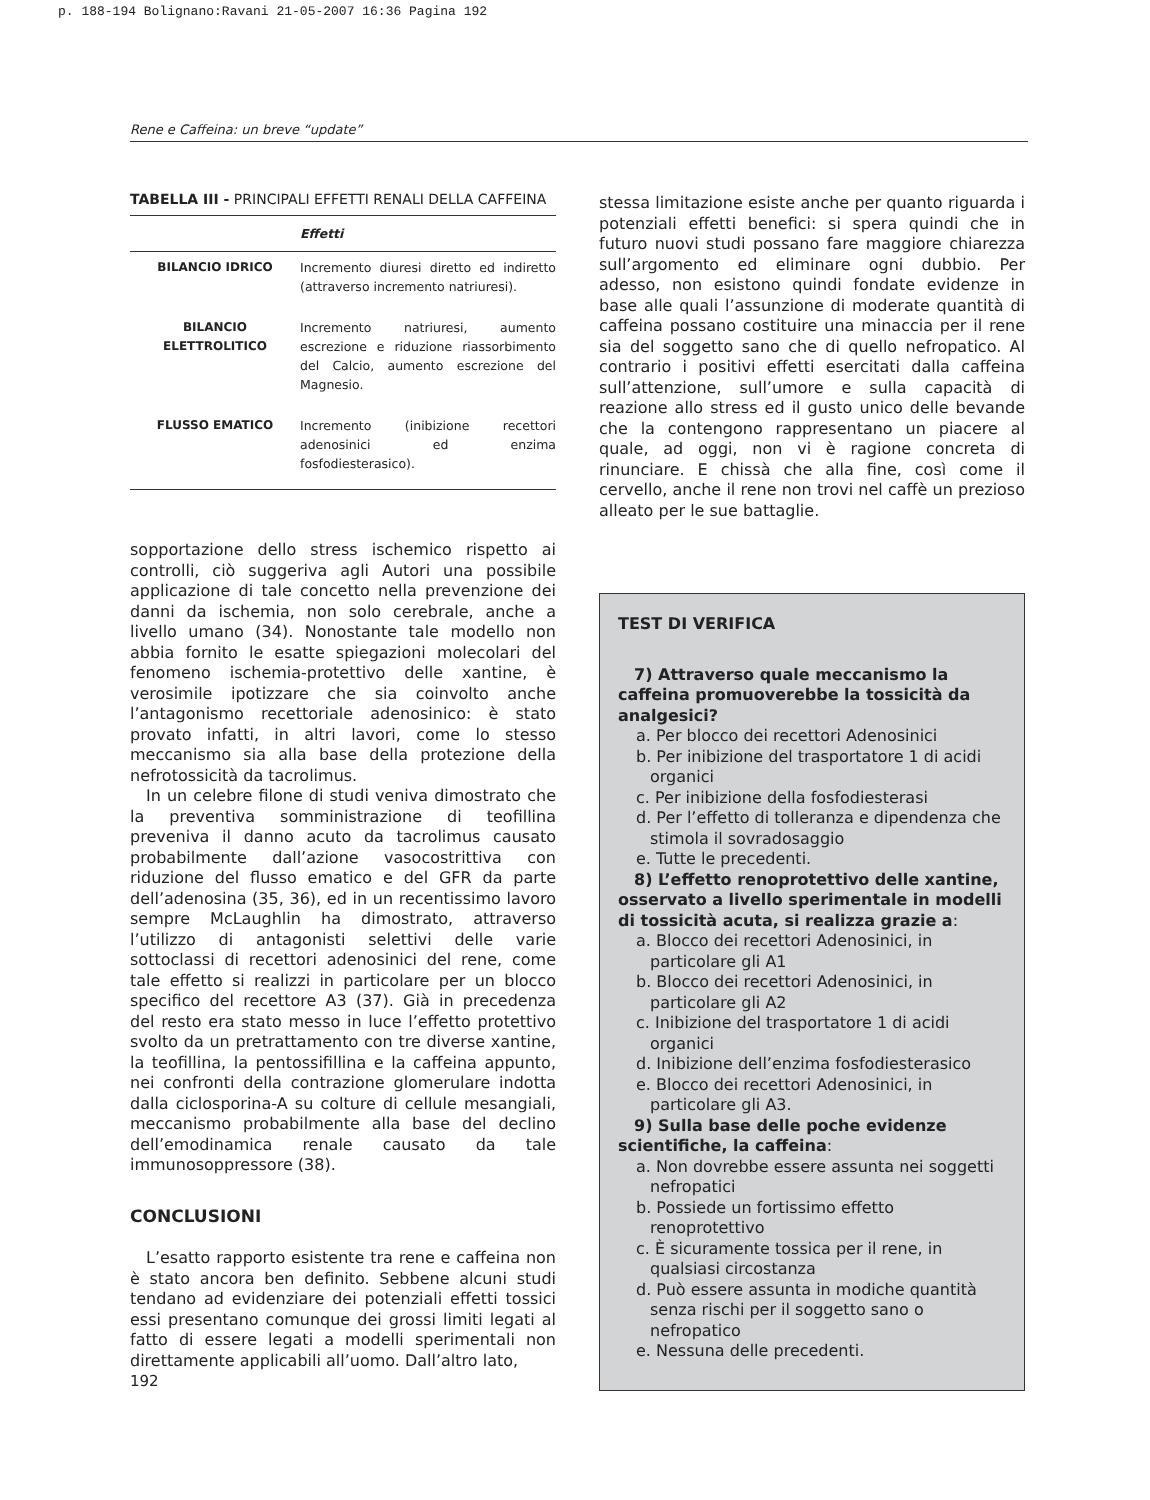p. 188-194 Bolignano:Ravani 21-05-2007 16:36 Pagina 192
Rene e Caffeina: un breve “update”
TABELLA III - PRINCIPALI EFFETTI RENALI DELLA CAFFEINA
| | Effetti |
| --- | --- |
| BILANCIO IDRICO | Incremento diuresi diretto ed indiretto (attraverso incremento natriuresi). |
| BILANCIO ELETTROLITICO | Incremento natriuresi, aumento escrezione e riduzione riassorbimento del Calcio, aumento escrezione del Magnesio. |
| FLUSSO EMATICO | Incremento (inibizione recettori adenosinici ed enzima fosfodiesterasico). |
sopportazione dello stress ischemico rispetto ai controlli, ciò suggeriva agli Autori una possibile applicazione di tale concetto nella prevenzione dei danni da ischemia, non solo cerebrale, anche a livello umano (34). Nonostante tale modello non abbia fornito le esatte spiegazioni molecolari del fenomeno ischemia-protettivo delle xantine, è verosimile ipotizzare che sia coinvolto anche l’antagonismo recettoriale adenosinico: è stato provato infatti, in altri lavori, come lo stesso meccanismo sia alla base della protezione della nefrotossicità da tacrolimus.
In un celebre filone di studi veniva dimostrato che la preventiva somministrazione di teofillina preveniva il danno acuto da tacrolimus causato probabilmente dall’azione vasocostrittiva con riduzione del flusso ematico e del GFR da parte dell’adenosina (35, 36), ed in un recentissimo lavoro sempre McLaughlin ha dimostrato, attraverso l’utilizzo di antagonisti selettivi delle varie sottoclassi di recettori adenosinici del rene, come tale effetto si realizzi in particolare per un blocco specifico del recettore A3 (37). Già in precedenza del resto era stato messo in luce l’effetto protettivo svolto da un pretrattamento con tre diverse xantine, la teofillina, la pentossifillina e la caffeina appunto, nei confronti della contrazione glomerulare indotta dalla ciclosporina-A su colture di cellule mesangiali, meccanismo probabilmente alla base del declino dell’emodinamica renale causato da tale immunosoppressore (38).
CONCLUSIONI
L’esatto rapporto esistente tra rene e caffeina non è stato ancora ben definito. Sebbene alcuni studi tendano ad evidenziare dei potenziali effetti tossici essi presentano comunque dei grossi limiti legati al fatto di essere legati a modelli sperimentali non direttamente applicabili all’uomo. Dall’altro lato,
stessa limitazione esiste anche per quanto riguarda i potenziali effetti benefici: si spera quindi che in futuro nuovi studi possano fare maggiore chiarezza sull’argomento ed eliminare ogni dubbio. Per adesso, non esistono quindi fondate evidenze in base alle quali l’assunzione di moderate quantità di caffeina possano costituire una minaccia per il rene sia del soggetto sano che di quello nefropatico. Al contrario i positivi effetti esercitati dalla caffeina sull’attenzione, sull’umore e sulla capacità di reazione allo stress ed il gusto unico delle bevande che la contengono rappresentano un piacere al quale, ad oggi, non vi è ragione concreta di rinunciare. E chissà che alla fine, così come il cervello, anche il rene non trovi nel caffè un prezioso alleato per le sue battaglie.
TEST DI VERIFICA
7) Attraverso quale meccanismo la caffeina promuoverebbe la tossicità da analgesici?
a. Per blocco dei recettori Adenosinici
b. Per inibizione del trasportatore 1 di acidi organici
c. Per inibizione della fosfodiesterasi
d. Per l’effetto di tolleranza e dipendenza che stimola il sovradosaggio
e. Tutte le precedenti.
8) L’effetto renoprotettivo delle xantine, osservato a livello sperimentale in modelli di tossicità acuta, si realizza grazie a:
a. Blocco dei recettori Adenosinici, in particolare gli A1
b. Blocco dei recettori Adenosinici, in particolare gli A2
c. Inibizione del trasportatore 1 di acidi organici
d. Inibizione dell’enzima fosfodiesterasico
e. Blocco dei recettori Adenosinici, in particolare gli A3.
9) Sulla base delle poche evidenze scientifiche, la caffeina:
a. Non dovrebbe essere assunta nei soggetti nefropatici
b. Possiede un fortissimo effetto renoprotettivo
c. È sicuramente tossica per il rene, in qualsiasi circostanza
d. Può essere assunta in modiche quantità senza rischi per il soggetto sano o nefropatico
e. Nessuna delle precedenti.
192